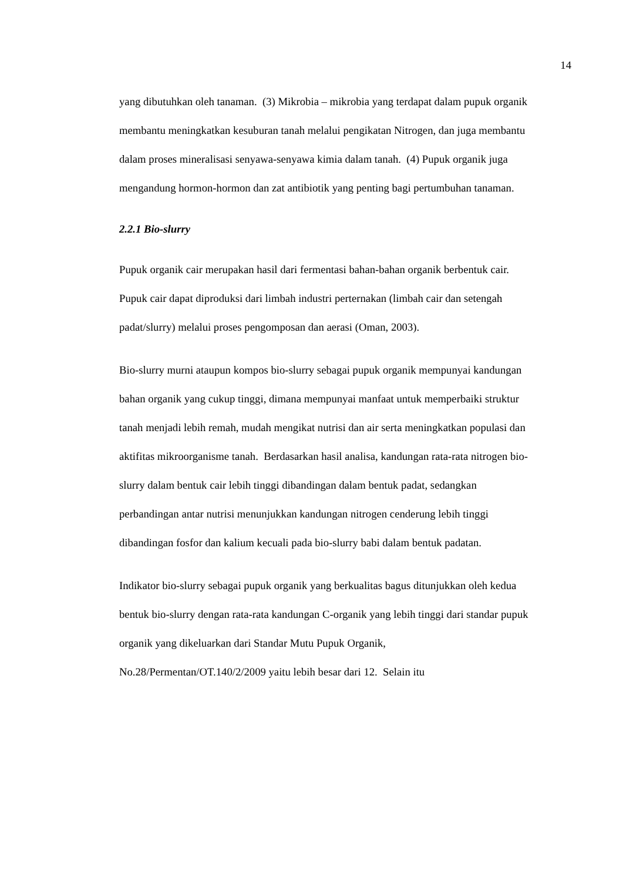14
yang dibutuhkan oleh tanaman. (3) Mikrobia – mikrobia yang terdapat dalam pupuk organik membantu meningkatkan kesuburan tanah melalui pengikatan Nitrogen, dan juga membantu dalam proses mineralisasi senyawa-senyawa kimia dalam tanah. (4) Pupuk organik juga mengandung hormon-hormon dan zat antibiotik yang penting bagi pertumbuhan tanaman.
2.2.1 Bio-slurry
Pupuk organik cair merupakan hasil dari fermentasi bahan-bahan organik berbentuk cair. Pupuk cair dapat diproduksi dari limbah industri perternakan (limbah cair dan setengah padat/slurry) melalui proses pengomposan dan aerasi (Oman, 2003).
Bio-slurry murni ataupun kompos bio-slurry sebagai pupuk organik mempunyai kandungan bahan organik yang cukup tinggi, dimana mempunyai manfaat untuk memperbaiki struktur tanah menjadi lebih remah, mudah mengikat nutrisi dan air serta meningkatkan populasi dan aktifitas mikroorganisme tanah. Berdasarkan hasil analisa, kandungan rata-rata nitrogen bio-slurry dalam bentuk cair lebih tinggi dibandingan dalam bentuk padat, sedangkan perbandingan antar nutrisi menunjukkan kandungan nitrogen cenderung lebih tinggi dibandingan fosfor dan kalium kecuali pada bio-slurry babi dalam bentuk padatan.
Indikator bio-slurry sebagai pupuk organik yang berkualitas bagus ditunjukkan oleh kedua bentuk bio-slurry dengan rata-rata kandungan C-organik yang lebih tinggi dari standar pupuk organik yang dikeluarkan dari Standar Mutu Pupuk Organik, No.28/Permentan/OT.140/2/2009 yaitu lebih besar dari 12. Selain itu